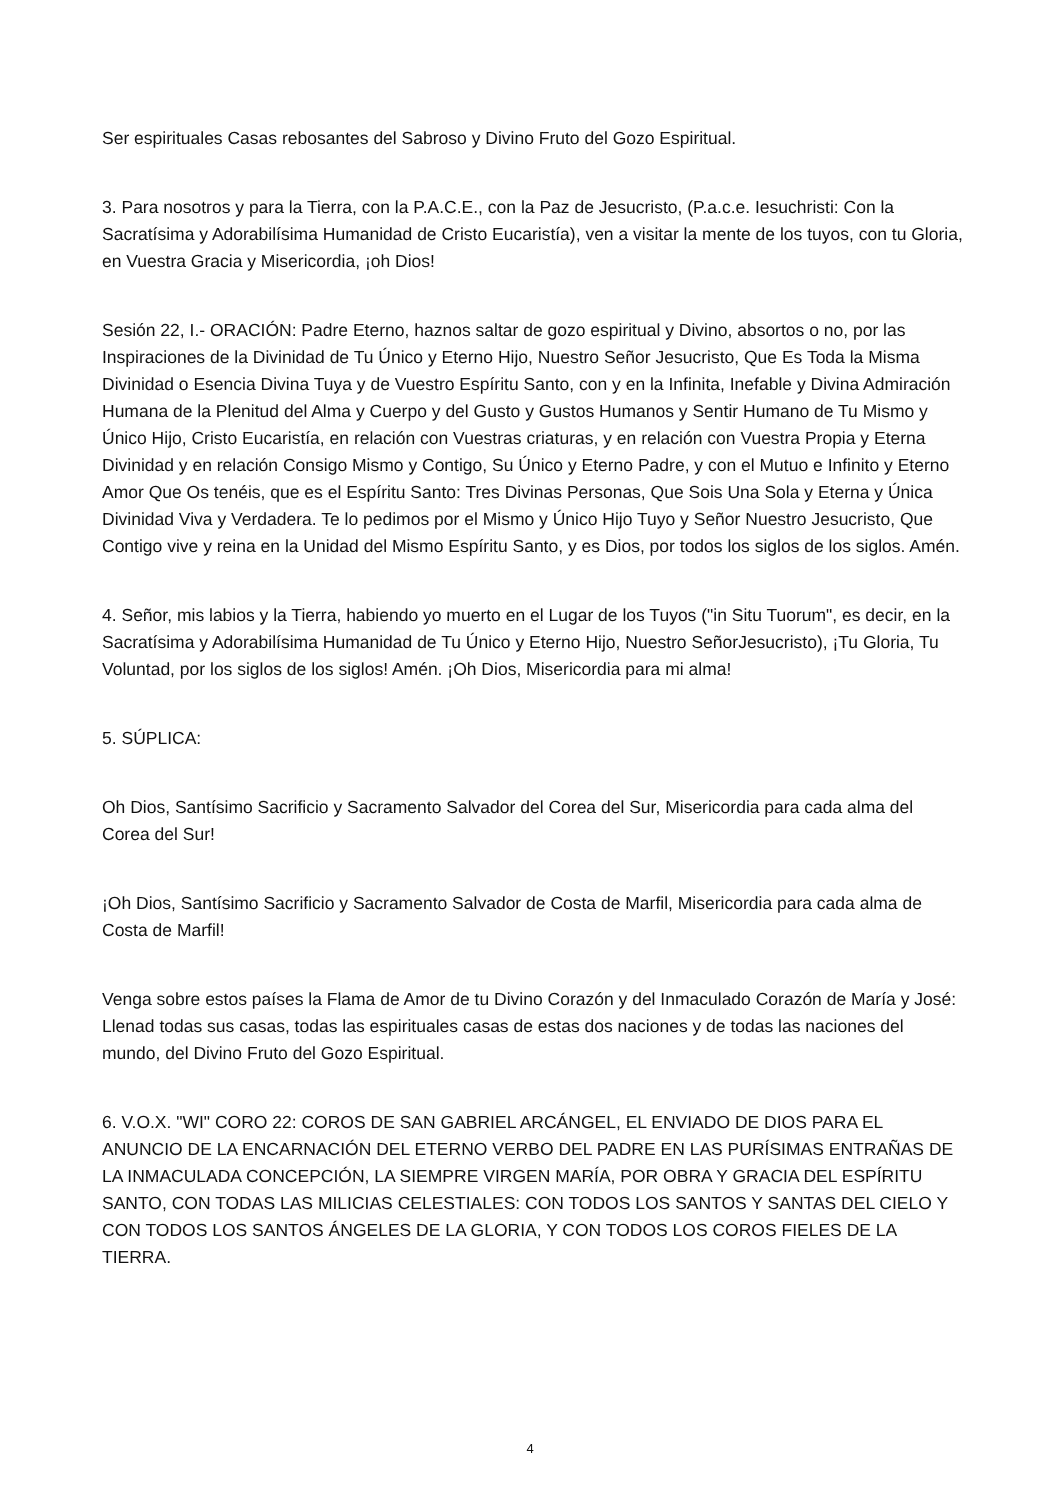Ser espirituales Casas rebosantes del Sabroso y Divino Fruto del Gozo Espiritual.
3. Para nosotros y para la Tierra, con la P.A.C.E., con la Paz de Jesucristo, (P.a.c.e. Iesuchristi: Con la Sacratísima y Adorabilísima Humanidad de Cristo Eucaristía), ven a visitar la mente de los tuyos, con tu Gloria, en Vuestra Gracia y Misericordia, ¡oh Dios!
Sesión 22, I.- ORACIÓN: Padre Eterno, haznos saltar de gozo espiritual y Divino, absortos o no, por las Inspiraciones de la Divinidad de Tu Único y Eterno Hijo, Nuestro Señor Jesucristo, Que Es Toda la Misma Divinidad o Esencia Divina Tuya y de Vuestro Espíritu Santo, con y en la Infinita, Inefable y Divina Admiración Humana de la Plenitud del Alma y Cuerpo y del Gusto y Gustos Humanos y Sentir Humano de Tu Mismo y Único Hijo, Cristo Eucaristía, en relación con Vuestras criaturas, y en relación con Vuestra Propia y Eterna Divinidad y en relación Consigo Mismo y Contigo, Su Único y Eterno Padre, y con el Mutuo e Infinito y Eterno Amor Que Os tenéis, que es el Espíritu Santo: Tres Divinas Personas, Que Sois Una Sola y Eterna y Única Divinidad Viva y Verdadera. Te lo pedimos por el Mismo y Único Hijo Tuyo y Señor Nuestro Jesucristo, Que Contigo vive y reina en la Unidad del Mismo Espíritu Santo, y es Dios, por todos los siglos de los siglos. Amén.
4. Señor, mis labios y la Tierra, habiendo yo muerto en el Lugar de los Tuyos ("in Situ Tuorum", es decir, en la Sacratísima y Adorabilísima Humanidad de Tu Único y Eterno Hijo, Nuestro SeñorJesucristo), ¡Tu Gloria, Tu Voluntad, por los siglos de los siglos! Amén. ¡Oh Dios, Misericordia para mi alma!
5. SÚPLICA:
Oh Dios, Santísimo Sacrificio y Sacramento Salvador del Corea del Sur, Misericordia para cada alma del Corea del Sur!
¡Oh Dios, Santísimo Sacrificio y Sacramento Salvador de Costa de Marfil, Misericordia para cada alma de Costa de Marfil!
Venga sobre estos países la Flama de Amor de tu Divino Corazón y del Inmaculado Corazón de María y José: Llenad todas sus casas, todas las espirituales casas de estas dos naciones y de todas las naciones del mundo, del Divino Fruto del Gozo Espiritual.
6. V.O.X. "WI" CORO 22: COROS DE SAN GABRIEL ARCÁNGEL, EL ENVIADO DE DIOS PARA EL ANUNCIO DE LA ENCARNACIÓN DEL ETERNO VERBO DEL PADRE EN LAS PURÍSIMAS ENTRAÑAS DE LA INMACULADA CONCEPCIÓN, LA SIEMPRE VIRGEN MARÍA, POR OBRA Y GRACIA DEL ESPÍRITU SANTO, CON TODAS LAS MILICIAS CELESTIALES: CON TODOS LOS SANTOS Y SANTAS DEL CIELO Y CON TODOS LOS SANTOS ÁNGELES DE LA GLORIA, Y CON TODOS LOS COROS FIELES DE LA TIERRA.
4